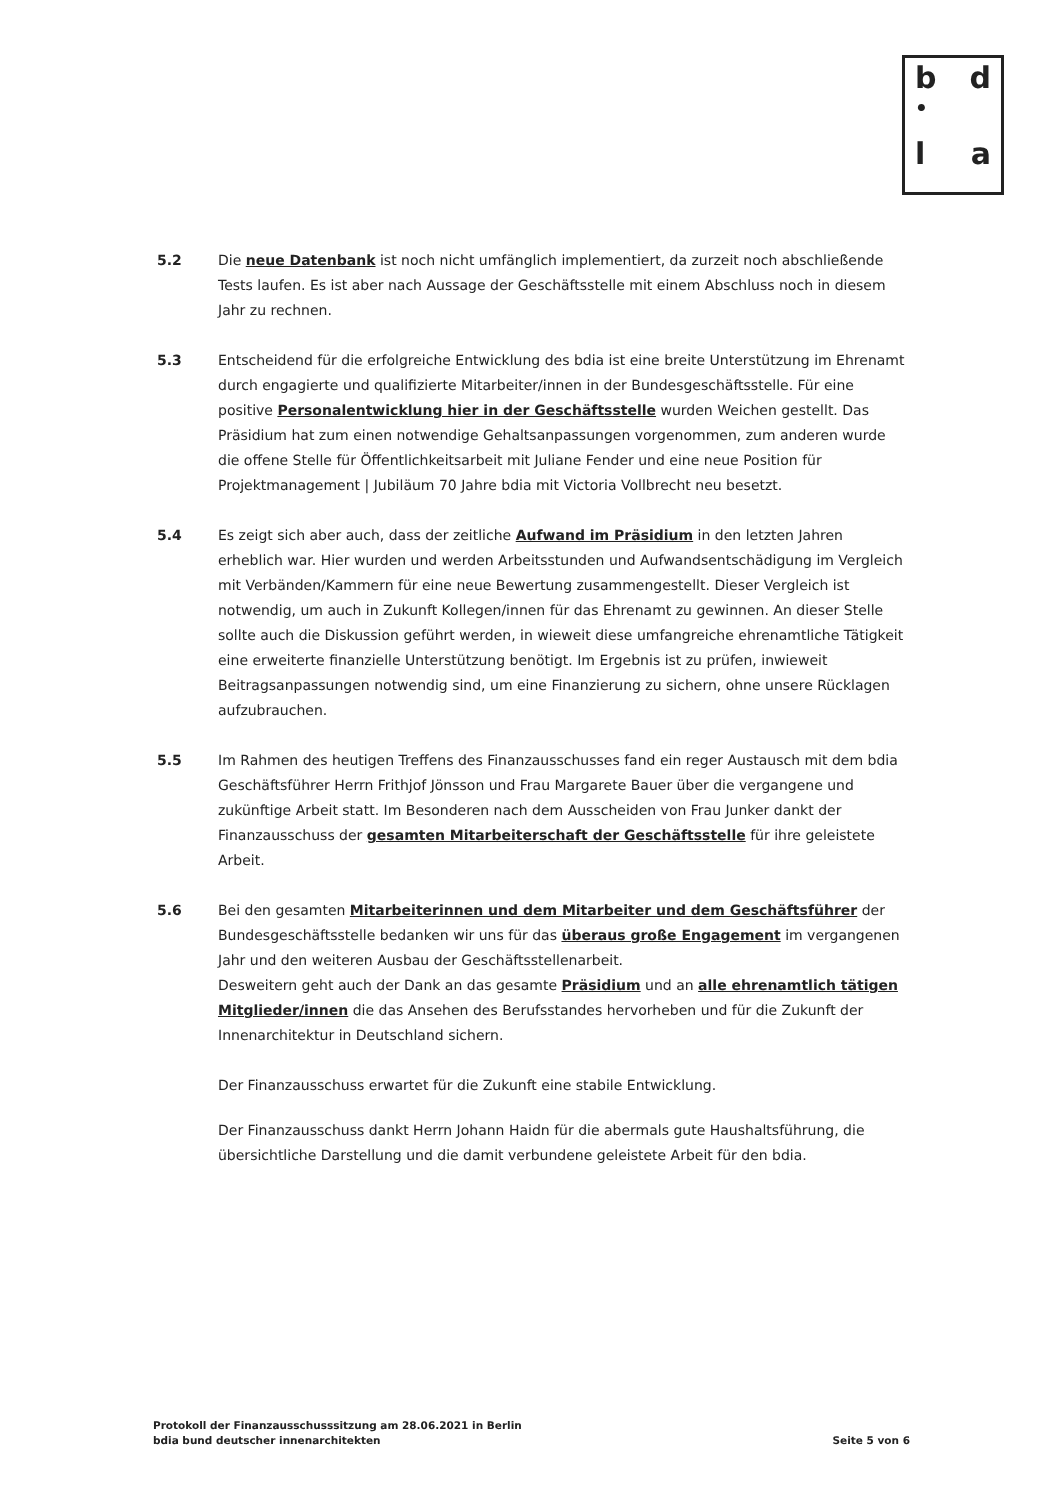b d
•
l a
5.2 Die neue Datenbank ist noch nicht umfänglich implementiert, da zurzeit noch abschließende Tests laufen. Es ist aber nach Aussage der Geschäftsstelle mit einem Abschluss noch in diesem Jahr zu rechnen.
5.3 Entscheidend für die erfolgreiche Entwicklung des bdia ist eine breite Unterstützung im Ehrenamt durch engagierte und qualifizierte Mitarbeiter/innen in der Bundesgeschäftsstelle. Für eine positive Personalentwicklung hier in der Geschäftsstelle wurden Weichen gestellt. Das Präsidium hat zum einen notwendige Gehaltsanpassungen vorgenommen, zum anderen wurde die offene Stelle für Öffentlichkeitsarbeit mit Juliane Fender und eine neue Position für Projektmanagement | Jubiläum 70 Jahre bdia mit Victoria Vollbrecht neu besetzt.
5.4 Es zeigt sich aber auch, dass der zeitliche Aufwand im Präsidium in den letzten Jahren erheblich war. Hier wurden und werden Arbeitsstunden und Aufwandsentschädigung im Vergleich mit Verbänden/Kammern für eine neue Bewertung zusammengestellt. Dieser Vergleich ist notwendig, um auch in Zukunft Kollegen/innen für das Ehrenamt zu gewinnen. An dieser Stelle sollte auch die Diskussion geführt werden, in wieweit diese umfangreiche ehrenamtliche Tätigkeit eine erweiterte finanzielle Unterstützung benötigt. Im Ergebnis ist zu prüfen, inwieweit Beitragsanpassungen notwendig sind, um eine Finanzierung zu sichern, ohne unsere Rücklagen aufzubrauchen.
5.5 Im Rahmen des heutigen Treffens des Finanzausschusses fand ein reger Austausch mit dem bdia Geschäftsführer Herrn Frithjof Jönsson und Frau Margarete Bauer über die vergangene und zukünftige Arbeit statt. Im Besonderen nach dem Ausscheiden von Frau Junker dankt der Finanzausschuss der gesamten Mitarbeiterschaft der Geschäftsstelle für ihre geleistete Arbeit.
5.6 Bei den gesamten Mitarbeiterinnen und dem Mitarbeiter und dem Geschäftsführer der Bundesgeschäftsstelle bedanken wir uns für das überaus große Engagement im vergangenen Jahr und den weiteren Ausbau der Geschäftsstellenarbeit.
Desweitern geht auch der Dank an das gesamte Präsidium und an alle ehrenamtlich tätigen Mitglieder/innen die das Ansehen des Berufsstandes hervorheben und für die Zukunft der Innenarchitektur in Deutschland sichern.
Der Finanzausschuss erwartet für die Zukunft eine stabile Entwicklung.
Der Finanzausschuss dankt Herrn Johann Haidn für die abermals gute Haushaltsführung, die übersichtliche Darstellung und die damit verbundene geleistete Arbeit für den bdia.
Protokoll der Finanzausschusssitzung am 28.06.2021 in Berlin
bdia bund deutscher innenarchitekten
Seite 5 von 6